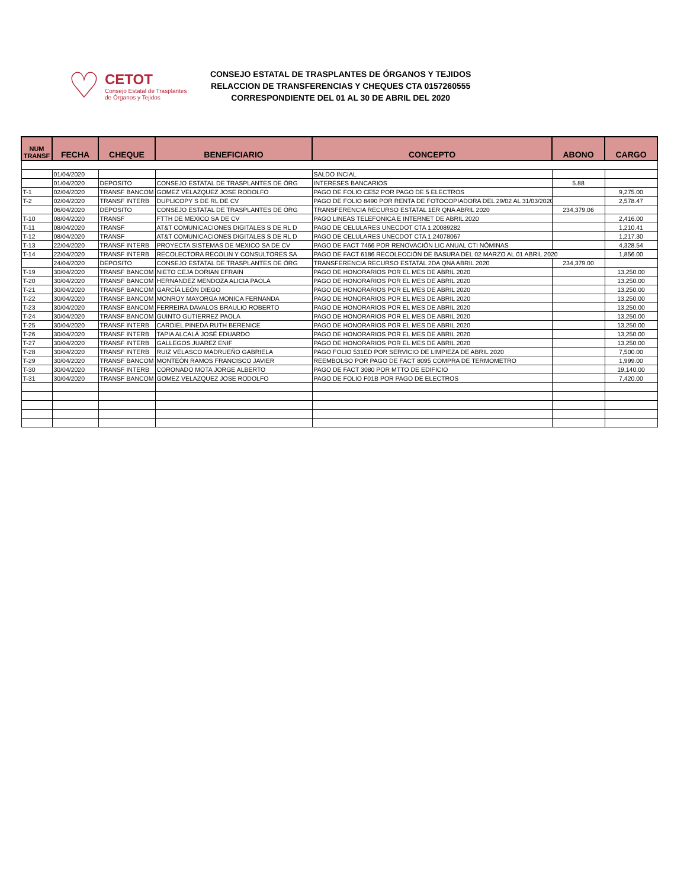♡
CETOT
Consejo Estatal de Trasplantes
de Órganos y Tejidos
CONSEJO ESTATAL DE TRASPLANTES DE ÓRGANOS Y TEJIDOS
RELACCION DE TRANSFERENCIAS Y CHEQUES CTA 0157260555
CORRESPONDIENTE DEL 01 AL 30 DE ABRIL DEL 2020
| NUM TRANSF | FECHA | CHEQUE | BENEFICIARIO | CONCEPTO | ABONO | CARGO |
| --- | --- | --- | --- | --- | --- | --- |
| | 01/04/2020 | | | SALDO INCIAL | | |
| | 01/04/2020 | DEPOSITO | CONSEJO ESTATAL DE TRASPLANTES DE ÓRG | INTERESES BANCARIOS | 5.88 | |
| T-1 | 02/04/2020 | TRANSF BANCOM | GOMEZ VELAZQUEZ JOSE RODOLFO | PAGO DE FOLIO CE52 POR PAGO DE 5 ELECTROS | | 9,275.00 |
| T-2 | 02/04/2020 | TRANSF INTERB | DUPLICOPY S DE RL DE CV | PAGO DE FOLIO 8490 POR RENTA DE FOTOCOPIADORA DEL 29/02 AL 31/03/2020 | | 2,578.47 |
| | 06/04/2020 | DEPOSITO | CONSEJO ESTATAL DE TRASPLANTES DE ÓRG | TRANSFERENCIA RECURSO ESTATAL 1ER QNA ABRIL 2020 | 234,379.06 | |
| T-10 | 08/04/2020 | TRANSF | FTTH DE MEXICO SA DE CV | PAGO LINEAS TELEFONICA E INTERNET DE ABRIL 2020 | | 2,416.00 |
| T-11 | 08/04/2020 | TRANSF | AT&T COMUNICACIONES DIGITALES S DE RL D | PAGO DE CELULARES UNECDOT CTA 1.20089282 | | 1,210.41 |
| T-12 | 08/04/2020 | TRANSF | AT&T COMUNICACIONES DIGITALES S DE RL D | PAGO DE CELULARES UNECDOT CTA 1.24078067 | | 1,217.30 |
| T-13 | 22/04/2020 | TRANSF INTERB | PROYECTA SISTEMAS DE MEXICO SA DE CV | PAGO DE FACT 7466 POR RENOVACIÓN LIC ANUAL CTI NÓMINAS | | 4,328.54 |
| T-14 | 22/04/2020 | TRANSF INTERB | RECOLECTORA RECOLIN Y CONSULTORES SA | PAGO DE FACT 6186 RECOLECCIÓN DE BASURA DEL 02 MARZO AL 01 ABRIL 2020 | | 1,856.00 |
| | 24/04/2020 | DEPOSITO | CONSEJO ESTATAL DE TRASPLANTES DE ÓRG | TRANSFERENCIA RECURSO ESTATAL 2DA QNA ABRIL 2020 | 234,379.00 | |
| T-19 | 30/04/2020 | TRANSF BANCOM | NIETO CEJA DORIAN EFRAIN | PAGO DE HONORARIOS POR EL MES DE ABRIL 2020 | | 13,250.00 |
| T-20 | 30/04/2020 | TRANSF BANCOM | HERNANDEZ MENDOZA ALICIA PAOLA | PAGO DE HONORARIOS POR EL MES DE ABRIL 2020 | | 13,250.00 |
| T-21 | 30/04/2020 | TRANSF BANCOM | GARCÍA LEÓN DIEGO | PAGO DE HONORARIOS POR EL MES DE ABRIL 2020 | | 13,250.00 |
| T-22 | 30/04/2020 | TRANSF BANCOM | MONROY MAYORGA MONICA FERNANDA | PAGO DE HONORARIOS POR EL MES DE ABRIL 2020 | | 13,250.00 |
| T-23 | 30/04/2020 | TRANSF BANCOM | FERREIRA DAVALOS BRAULIO ROBERTO | PAGO DE HONORARIOS POR EL MES DE ABRIL 2020 | | 13,250.00 |
| T-24 | 30/04/2020 | TRANSF BANCOM | GUINTO GUTIERREZ PAOLA | PAGO DE HONORARIOS POR EL MES DE ABRIL 2020 | | 13,250.00 |
| T-25 | 30/04/2020 | TRANSF INTERB | CARDIEL PINEDA RUTH BERENICE | PAGO DE HONORARIOS POR EL MES DE ABRIL 2020 | | 13,250.00 |
| T-26 | 30/04/2020 | TRANSF INTERB | TAPIA ALCALÁ JOSÉ EDUARDO | PAGO DE HONORARIOS POR EL MES DE ABRIL 2020 | | 13,250.00 |
| T-27 | 30/04/2020 | TRANSF INTERB | GALLEGOS JUAREZ ENIF | PAGO DE HONORARIOS POR EL MES DE ABRIL 2020 | | 13,250.00 |
| T-28 | 30/04/2020 | TRANSF INTERB | RUIZ VELASCO MADRUEÑO GABRIELA | PAGO FOLIO 531ED POR SERVICIO DE LIMPIEZA DE ABRIL 2020 | | 7,500.00 |
| T-29 | 30/04/2020 | TRANSF BANCOM | MONTEÓN RAMOS FRANCISCO JAVIER | REEMBOLSO POR PAGO DE FACT 8095 COMPRA DE TERMOMETRO | | 1,999.00 |
| T-30 | 30/04/2020 | TRANSF INTERB | CORONADO MOTA JORGE ALBERTO | PAGO DE FACT 3080 POR MTTO DE EDIFICIO | | 19,140.00 |
| T-31 | 30/04/2020 | TRANSF BANCOM | GOMEZ VELAZQUEZ JOSE RODOLFO | PAGO DE FOLIO F01B POR PAGO DE ELECTROS | | 7,420.00 |